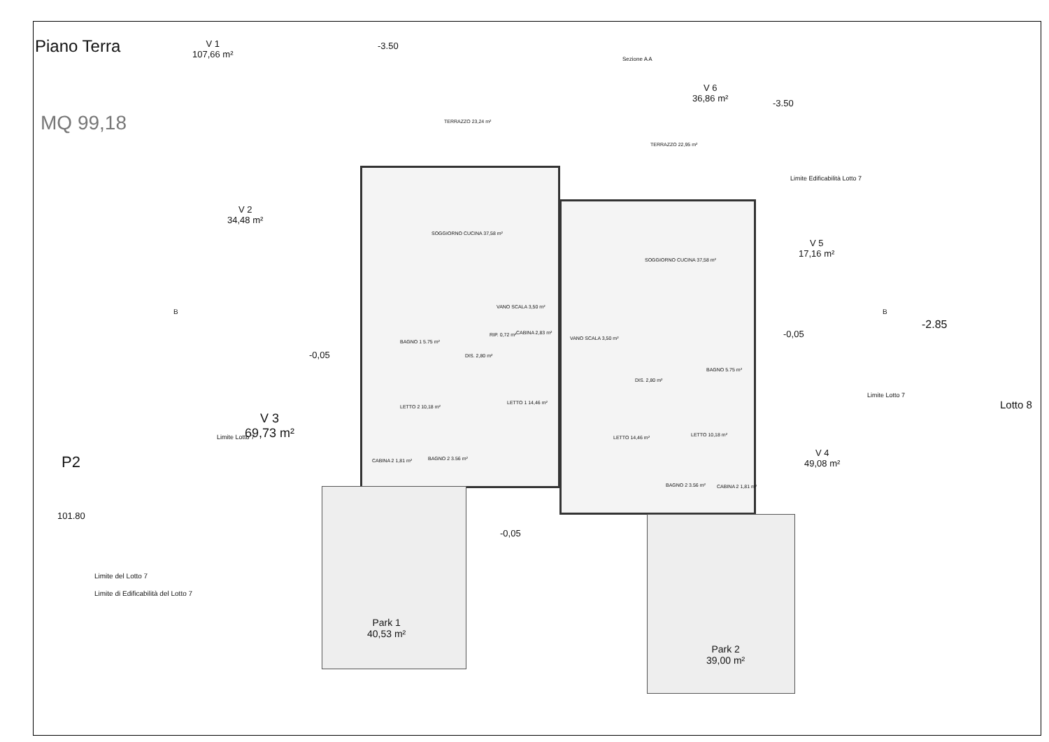Piano Terra
MQ 99,18
V 1
107,66 m²
-3.50
TERRAZZO 23,24 m²
TERRAZZO 22,95 m²
V 2
34,48 m²
V 6
36,86 m²
-3.50
Sezione A A
SOGGIORNO CUCINA 37,58 m²
SOGGIORNO CUCINA 37,58 m²
V 5
17,16 m²
Limite Edificabilità Lotto 7
VANO SCALA 3,50 m²
VANO SCALA 3,50 m²
BAGNO 1 5.75 m²
DIS. 2,80 m²
RIP. 0,72 m² CABINA 2,83 m²
BAGNO 5.75 m²
DIS. 2,80 m²
LETTO 2 10,18 m²
LETTO 1 14,46 m²
LETTO 14,46 m² LETTO 10,18 m²
CABINA 2 1,81 m² BAGNO 2 3.56 m²
BAGNO 2 3.56 m² CABINA 2 1,81 m²
B B
-0,05
-0,05
-2.85
V 3
69,73 m²
V 4
49,08 m²
Limite Lotto 7
Lotto 8
P2
Limite Lotto 7
101.80
-0,05
Limite del Lotto 7
Limite di Edificabilità del Lotto 7
Park 1
40,53 m²
Park 2
39,00 m²